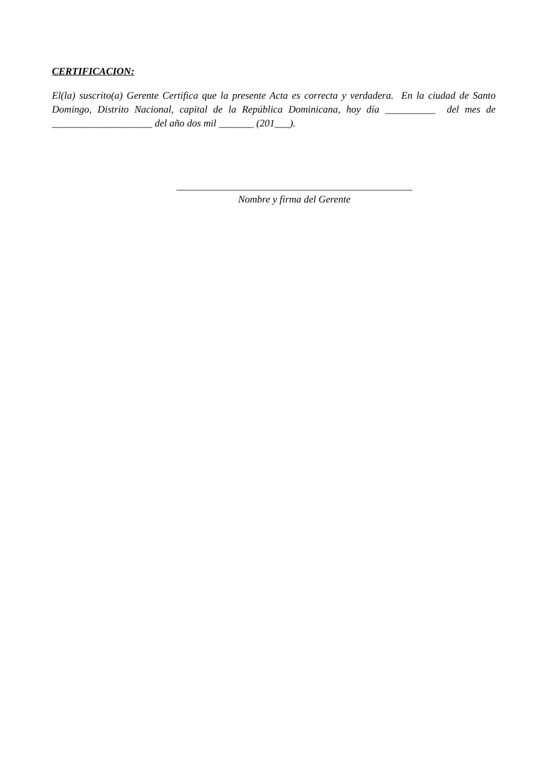CERTIFICACION:
El(la) suscrito(a) Gerente Certifica que la presente Acta es correcta y verdadera. En la ciudad de Santo Domingo, Distrito Nacional, capital de la República Dominicana, hoy día __________ del mes de ____________________ del año dos mil _______ (201___).
_______________________________________________
Nombre y firma del Gerente